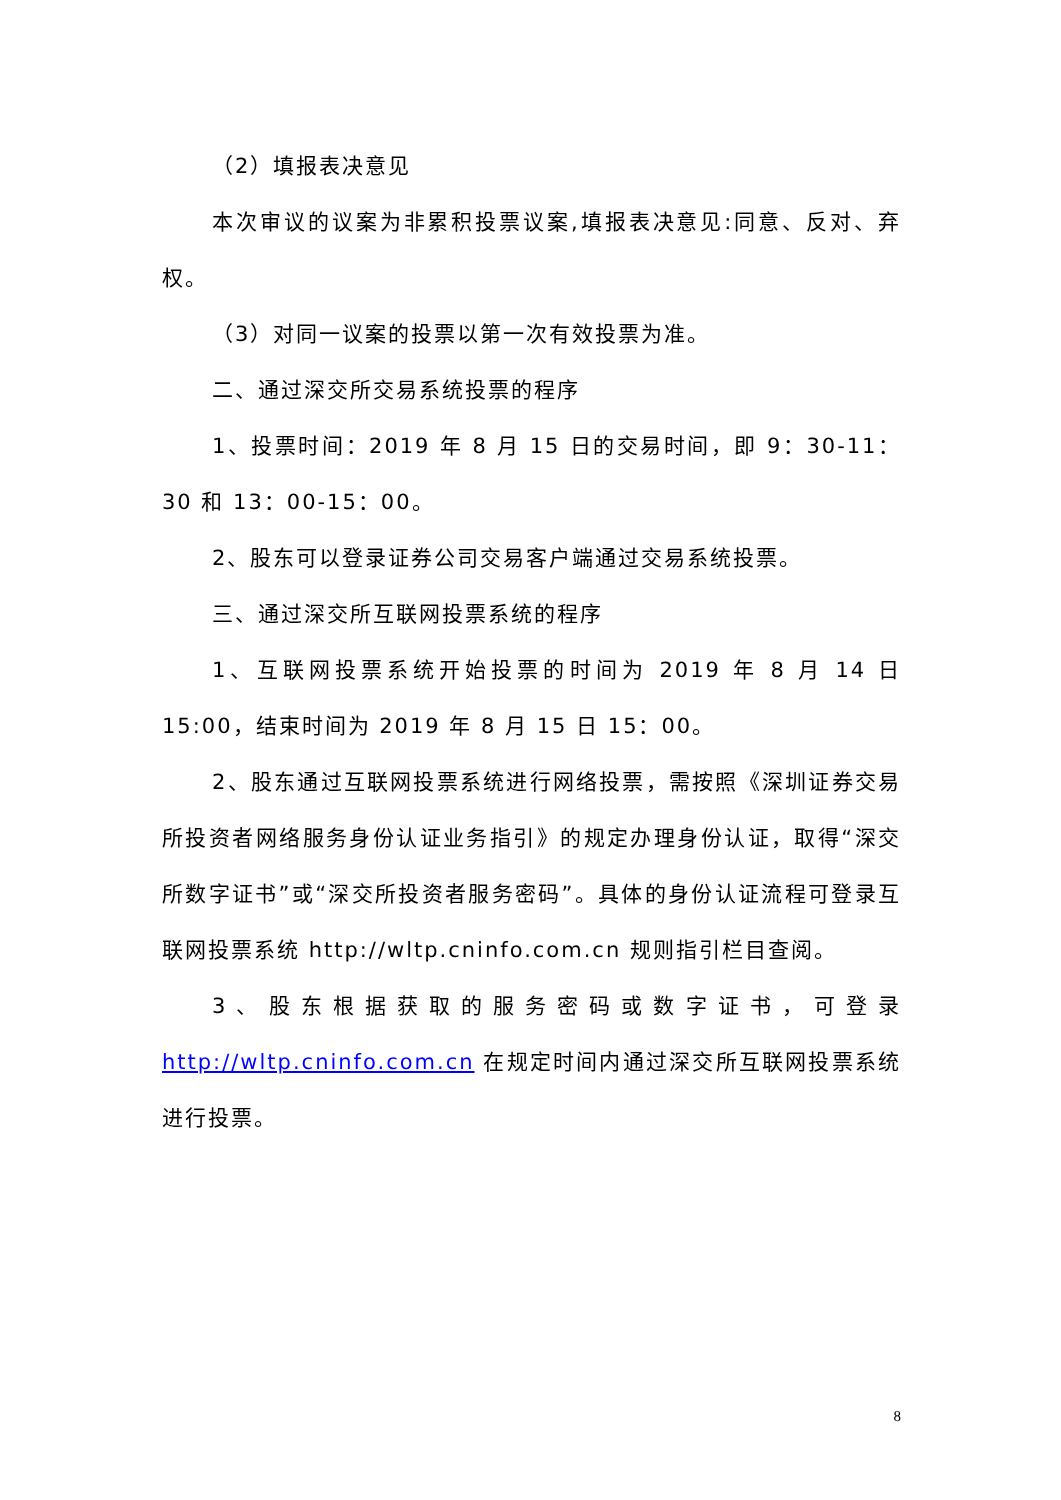（2）填报表决意见
本次审议的议案为非累积投票议案,填报表决意见:同意、反对、弃权。
（3）对同一议案的投票以第一次有效投票为准。
二、通过深交所交易系统投票的程序
1、投票时间：2019 年 8 月 15 日的交易时间，即 9：30-11：30 和 13：00-15：00。
2、股东可以登录证券公司交易客户端通过交易系统投票。
三、通过深交所互联网投票系统的程序
1、互联网投票系统开始投票的时间为 2019 年 8 月 14 日 15:00，结束时间为 2019 年 8 月 15 日 15：00。
2、股东通过互联网投票系统进行网络投票，需按照《深圳证券交易所投资者网络服务身份认证业务指引》的规定办理身份认证，取得“深交所数字证书”或“深交所投资者服务密码”。具体的身份认证流程可登录互联网投票系统 http://wltp.cninfo.com.cn 规则指引栏目查阅。
3、股东根据获取的服务密码或数字证书，可登录 http://wltp.cninfo.com.cn 在规定时间内通过深交所互联网投票系统进行投票。
8